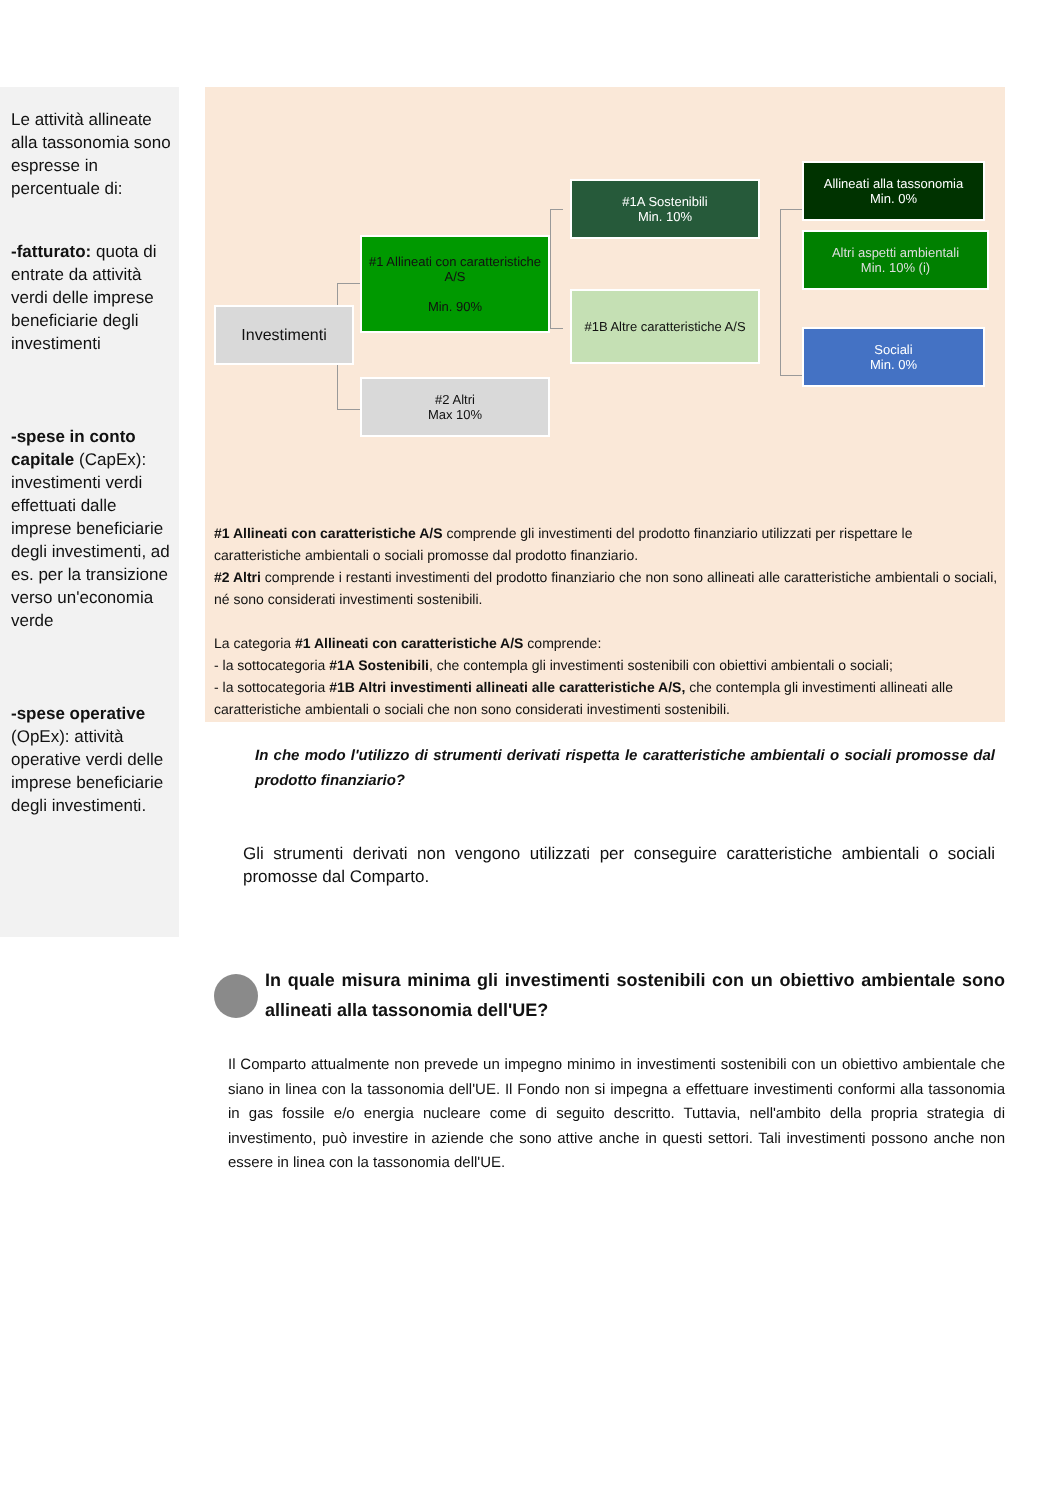Le attività allineate alla tassonomia sono espresse in percentuale di:
-fatturato: quota di entrate da attività verdi delle imprese beneficiarie degli investimenti
-spese in conto capitale (CapEx): investimenti verdi effettuati dalle imprese beneficiarie degli investimenti, ad es. per la transizione verso un'economia verde
-spese operative (OpEx): attività operative verdi delle imprese beneficiarie degli investimenti.
Investimenti
#1 Allineati con caratteristiche A/S
Min. 90%
#2 Altri
Max 10%
#1A Sostenibili
Min. 10%
#1B Altre caratteristiche A/S
Allineati alla tassonomia
Min. 0%
Altri aspetti ambientali
Min. 10% (i)
Sociali
Min. 0%
#1 Allineati con caratteristiche A/S comprende gli investimenti del prodotto finanziario utilizzati per rispettare le caratteristiche ambientali o sociali promosse dal prodotto finanziario.
#2 Altri comprende i restanti investimenti del prodotto finanziario che non sono allineati alle caratteristiche ambientali o sociali, né sono considerati investimenti sostenibili.
La categoria #1 Allineati con caratteristiche A/S comprende:
- la sottocategoria #1A Sostenibili, che contempla gli investimenti sostenibili con obiettivi ambientali o sociali;
- la sottocategoria #1B Altri investimenti allineati alle caratteristiche A/S, che contempla gli investimenti allineati alle caratteristiche ambientali o sociali che non sono considerati investimenti sostenibili.
In che modo l'utilizzo di strumenti derivati rispetta le caratteristiche ambientali o sociali promosse dal prodotto finanziario?
Gli strumenti derivati non vengono utilizzati per conseguire caratteristiche ambientali o sociali promosse dal Comparto.
In quale misura minima gli investimenti sostenibili con un obiettivo ambientale sono allineati alla tassonomia dell'UE?
Il Comparto attualmente non prevede un impegno minimo in investimenti sostenibili con un obiettivo ambientale che siano in linea con la tassonomia dell'UE. Il Fondo non si impegna a effettuare investimenti conformi alla tassonomia in gas fossile e/o energia nucleare come di seguito descritto. Tuttavia, nell'ambito della propria strategia di investimento, può investire in aziende che sono attive anche in questi settori. Tali investimenti possono anche non essere in linea con la tassonomia dell'UE.